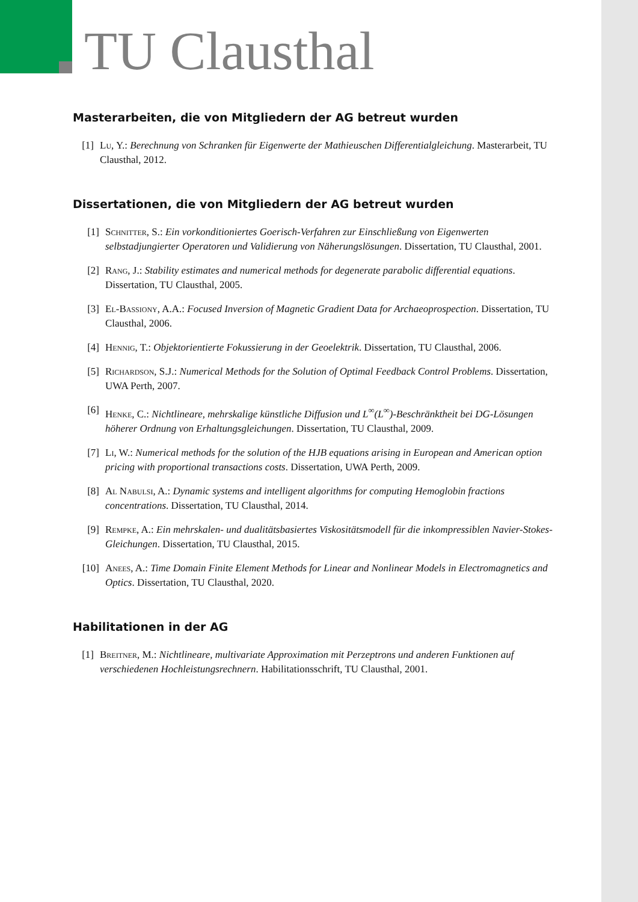TU Clausthal
Masterarbeiten, die von Mitgliedern der AG betreut wurden
[1] Lu, Y.: Berechnung von Schranken für Eigenwerte der Mathieuschen Differentialgleichung. Masterarbeit, TU Clausthal, 2012.
Dissertationen, die von Mitgliedern der AG betreut wurden
[1] Schnitter, S.: Ein vorkonditioniertes Goerisch-Verfahren zur Einschließung von Eigenwerten selbstadjungierter Operatoren und Validierung von Näherungslösungen. Dissertation, TU Clausthal, 2001.
[2] Rang, J.: Stability estimates and numerical methods for degenerate parabolic differential equations. Dissertation, TU Clausthal, 2005.
[3] El-Bassiony, A.A.: Focused Inversion of Magnetic Gradient Data for Archaeoprospection. Dissertation, TU Clausthal, 2006.
[4] Hennig, T.: Objektorientierte Fokussierung in der Geoelektrik. Dissertation, TU Clausthal, 2006.
[5] Richardson, S.J.: Numerical Methods for the Solution of Optimal Feedback Control Problems. Dissertation, UWA Perth, 2007.
[6] Henke, C.: Nichtlineare, mehrskalige künstliche Diffusion und L<sup>∞</sup>(L<sup>∞</sup>)-Beschränktheit bei DG-Lösungen höherer Ordnung von Erhaltungsgleichungen. Dissertation, TU Clausthal, 2009.
[7] Li, W.: Numerical methods for the solution of the HJB equations arising in European and American option pricing with proportional transactions costs. Dissertation, UWA Perth, 2009.
[8] Al Nabulsi, A.: Dynamic systems and intelligent algorithms for computing Hemoglobin fractions concentrations. Dissertation, TU Clausthal, 2014.
[9] Rempke, A.: Ein mehrskalen- und dualitätsbasiertes Viskositätsmodell für die inkompressiblen Navier-Stokes-Gleichungen. Dissertation, TU Clausthal, 2015.
[10] Anees, A.: Time Domain Finite Element Methods for Linear and Nonlinear Models in Electromagnetics and Optics. Dissertation, TU Clausthal, 2020.
Habilitationen in der AG
[1] Breitner, M.: Nichtlineare, multivariate Approximation mit Perzeptrons und anderen Funktionen auf verschiedenen Hochleistungsrechnern. Habilitationsschrift, TU Clausthal, 2001.